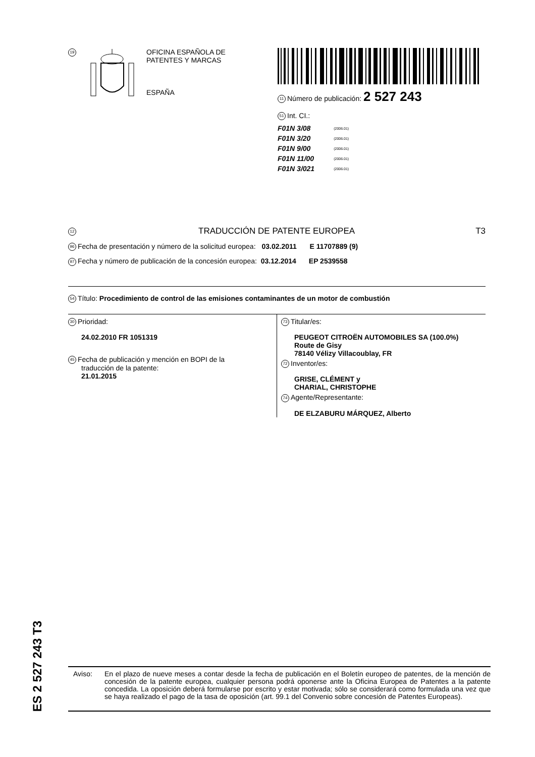19
OFICINA ESPAÑOLA DE
PATENTES Y MARCAS
ESPAÑA
11 Número de publicación: 2 527 243
51 Int. CI.:
| F01N 3/08 | (2006.01) |
| F01N 3/20 | (2006.01) |
| F01N 9/00 | (2006.01) |
| F01N 11/00 | (2006.01) |
| F01N 3/021 | (2006.01) |
12 TRADUCCIÓN DE PATENTE EUROPEA T3
96 Fecha de presentación y número de la solicitud europea: 03.02.2011 E 11707889 (9)
97 Fecha y número de publicación de la concesión europea: 03.12.2014 EP 2539558
54 Título: Procedimiento de control de las emisiones contaminantes de un motor de combustión
30 Prioridad:
24.02.2010 FR 1051319
45 Fecha de publicación y mención en BOPI de la
traducción de la patente:
21.01.2015
73 Titular/es:
PEUGEOT CITROËN AUTOMOBILES SA (100.0%)
Route de Gisy
78140 Vélizy Villacoublay, FR
72 Inventor/es:
GRISE, CLÉMENT y
CHARIAL, CHRISTOPHE
74 Agente/Representante:
DE ELZABURU MÁRQUEZ, Alberto
ES 2 527 243 T3
Aviso: En el plazo de nueve meses a contar desde la fecha de publicación en el Boletín europeo de patentes, de la mención de concesión de la patente europea, cualquier persona podrá oponerse ante la Oficina Europea de Patentes a la patente concedida. La oposición deberá formularse por escrito y estar motivada; sólo se considerará como formulada una vez que se haya realizado el pago de la tasa de oposición (art. 99.1 del Convenio sobre concesión de Patentes Europeas).